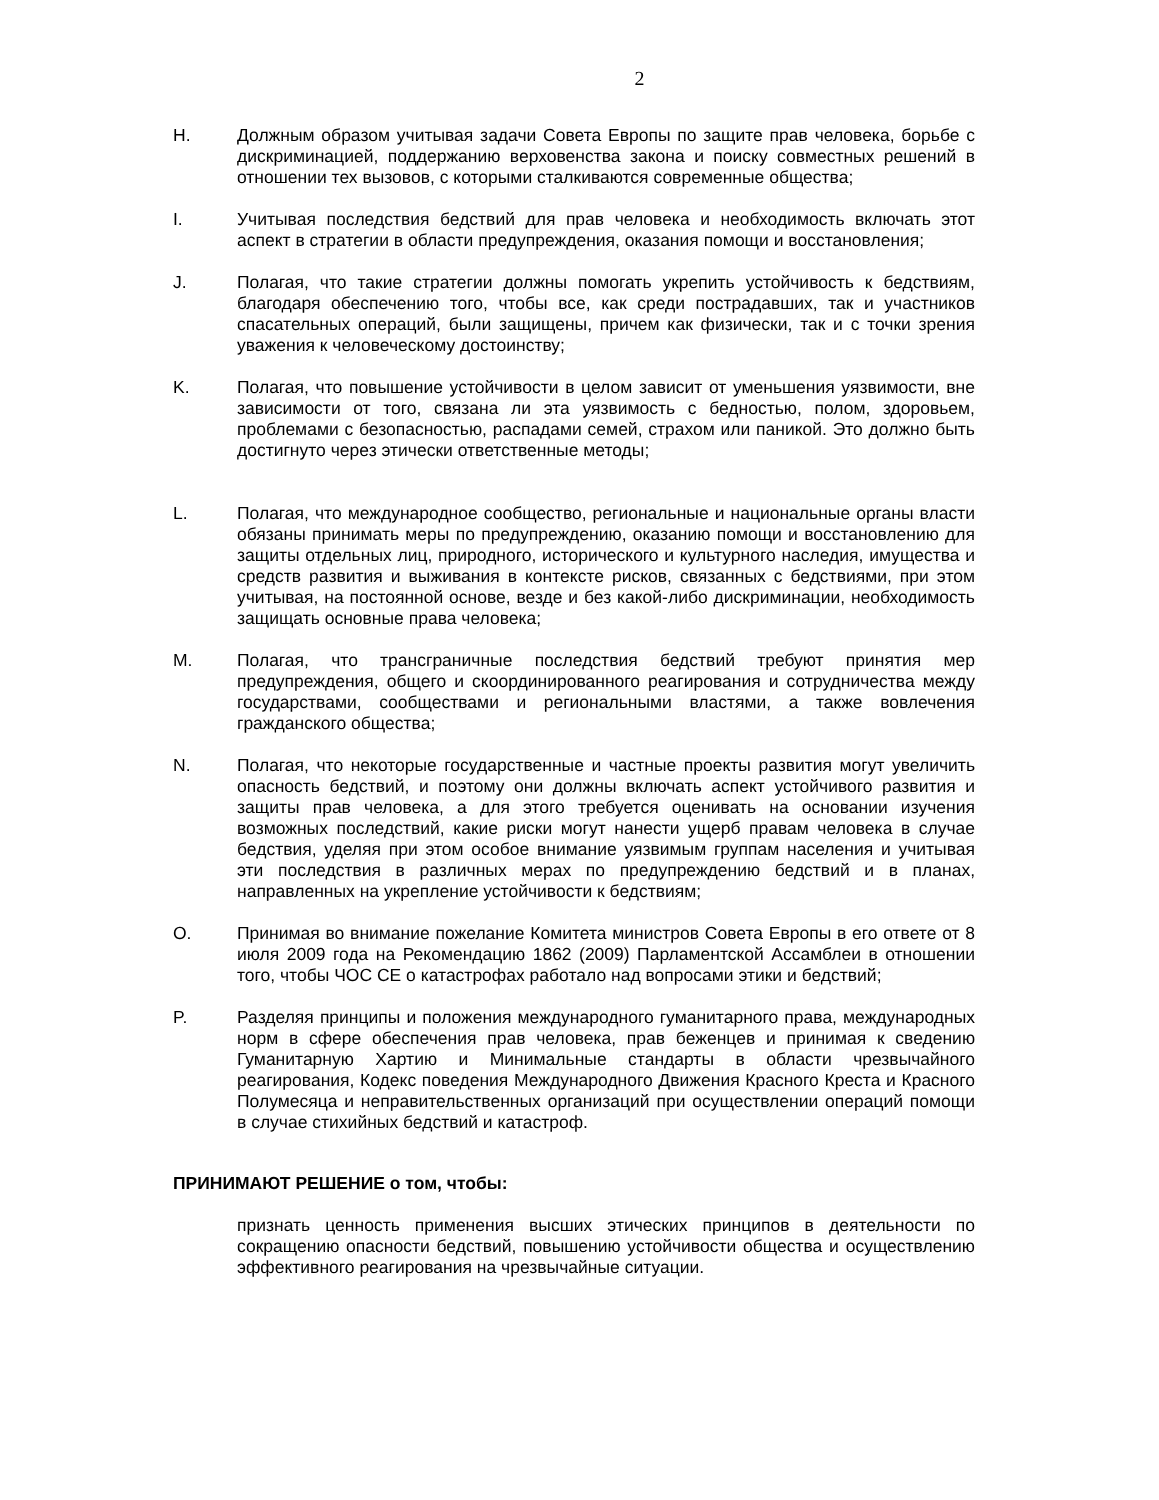2
H. Должным образом учитывая задачи Совета Европы по защите прав человека, борьбе с дискриминацией, поддержанию верховенства закона и поиску совместных решений в отношении тех вызовов, с которыми сталкиваются современные общества;
I. Учитывая последствия бедствий для прав человека и необходимость включать этот аспект в стратегии в области предупреждения, оказания помощи и восстановления;
J. Полагая, что такие стратегии должны помогать укрепить устойчивость к бедствиям, благодаря обеспечению того, чтобы все, как среди пострадавших, так и участников спасательных операций, были защищены, причем как физически, так и с точки зрения уважения к человеческому достоинству;
K. Полагая, что повышение устойчивости в целом зависит от уменьшения уязвимости, вне зависимости от того, связана ли эта уязвимость с бедностью, полом, здоровьем, проблемами с безопасностью, распадами семей, страхом или паникой. Это должно быть достигнуто через этически ответственные методы;
L. Полагая, что международное сообщество, региональные и национальные органы власти обязаны принимать меры по предупреждению, оказанию помощи и восстановлению для защиты отдельных лиц, природного, исторического и культурного наследия, имущества и средств развития и выживания в контексте рисков, связанных с бедствиями, при этом учитывая, на постоянной основе, везде и без какой-либо дискриминации, необходимость защищать основные права человека;
M. Полагая, что трансграничные последствия бедствий требуют принятия мер предупреждения, общего и скоординированного реагирования и сотрудничества между государствами, сообществами и региональными властями, а также вовлечения гражданского общества;
N. Полагая, что некоторые государственные и частные проекты развития могут увеличить опасность бедствий, и поэтому они должны включать аспект устойчивого развития и защиты прав человека, а для этого требуется оценивать на основании изучения возможных последствий, какие риски могут нанести ущерб правам человека в случае бедствия, уделяя при этом особое внимание уязвимым группам населения и учитывая эти последствия в различных мерах по предупреждению бедствий и в планах, направленных на укрепление устойчивости к бедствиям;
O. Принимая во внимание пожелание Комитета министров Совета Европы в его ответе от 8 июля 2009 года на Рекомендацию 1862 (2009) Парламентской Ассамблеи в отношении того, чтобы ЧОС СЕ о катастрофах работало над вопросами этики и бедствий;
P. Разделяя принципы и положения международного гуманитарного права, международных норм в сфере обеспечения прав человека, прав беженцев и принимая к сведению Гуманитарную Хартию и Минимальные стандарты в области чрезвычайного реагирования, Кодекс поведения Международного Движения Красного Креста и Красного Полумесяца и неправительственных организаций при осуществлении операций помощи в случае стихийных бедствий и катастроф.
ПРИНИМАЮТ РЕШЕНИЕ о том, чтобы:
признать ценность применения высших этических принципов в деятельности по сокращению опасности бедствий, повышению устойчивости общества и осуществлению эффективного реагирования на чрезвычайные ситуации.